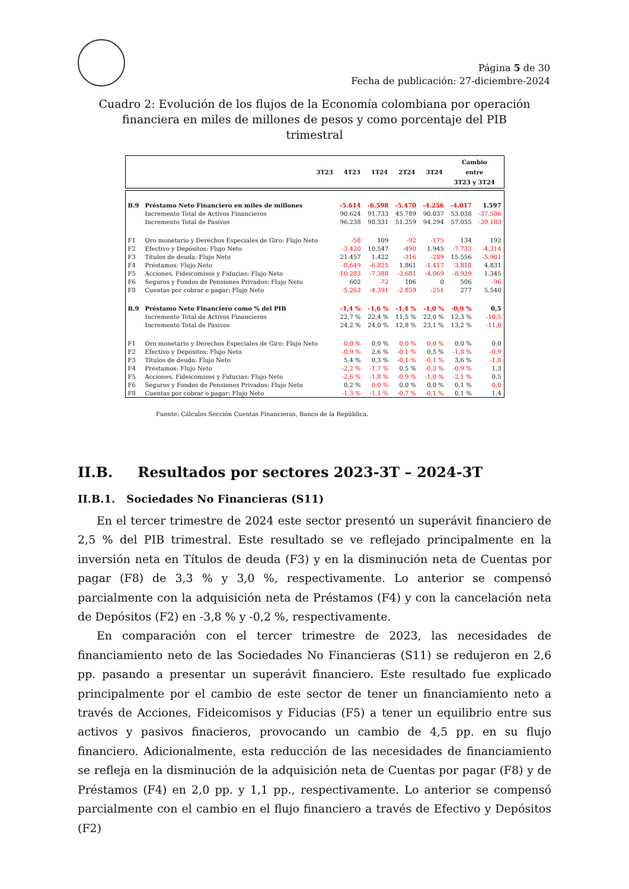Página 5 de 30
Fecha de publicación: 27-diciembre-2024
Cuadro 2: Evolución de los flujos de la Economía colombiana por operación financiera en miles de millones de pesos y como porcentaje del PIB trimestral
| | 3T23 | 4T23 | 1T24 | 2T24 | 3T24 | Cambio entre 3T23 y 3T24 |
| --- | --- | --- | --- | --- | --- | --- |
| B.9 | Préstamo Neto Financiero en miles de millones | -5.614 | -6.598 | -5.470 | -4.256 | -4.017 | 1.597 |
| | Incremento Total de Activos Financieros | 90.624 | 91.733 | 45.789 | 90.037 | 53.038 | -37.586 |
| | Incremento Total de Pasivos | 96.238 | 98.331 | 51.259 | 94.294 | 57.055 | -39.183 |
| F1 | Oro monetario y Derechos Especiales de Giro: Flujo Neto | -58 | 109 | -92 | -175 | 134 | 192 |
| F2 | Efectivo y Depósitos: Flujo Neto | -3.420 | 10.547 | -490 | 1.945 | -7.733 | -4.314 |
| F3 | Títulos de deuda: Flujo Neto | 21.457 | 1.422 | -316 | -289 | 15.556 | -5.901 |
| F4 | Préstamos: Flujo Neto | -8.649 | -6.825 | 1.861 | -1.417 | -3.818 | 4.831 |
| F5 | Acciones, Fideicomisos y Fiducias: Flujo Neto | -10.283 | -7.388 | -3.681 | -4.069 | -8.939 | 1.345 |
| F6 | Seguros y Fondos de Pensiones Privados: Flujo Neto | 602 | -72 | 106 | 0 | 506 | -96 |
| F8 | Cuentas por cobrar o pagar: Flujo Neto | -5.263 | -4.391 | -2.859 | -251 | 277 | 5.540 |
| B.9 | Préstamo Neto Financiero como % del PIB | -1,4 % | -1,6 % | -1,4 % | -1,0 % | -0,9 % | 0,5 |
| | Incremento Total de Activos Financieros | 22,7 % | 22,4 % | 11,5 % | 22,0 % | 12,3 % | -10,5 |
| | Incremento Total de Pasivos | 24,2 % | 24,0 % | 12,8 % | 23,1 % | 13,2 % | -11,0 |
| F1 | Oro monetario y Derechos Especiales de Giro: Flujo Neto | 0,0 % | 0,0 % | 0,0 % | 0,0 % | 0,0 % | 0,0 |
| F2 | Efectivo y Depósitos: Flujo Neto | -0,9 % | 2,6 % | -0,1 % | 0,5 % | -1,8 % | -0,9 |
| F3 | Títulos de deuda: Flujo Neto | 5,4 % | 0,3 % | -0,1 % | -0,1 % | 3,6 % | -1,8 |
| F4 | Préstamos: Flujo Neto | -2,2 % | -1,7 % | 0,5 % | -0,3 % | -0,9 % | 1,3 |
| F5 | Acciones, Fideicomisos y Fiducias: Flujo Neto | -2,6 % | -1,8 % | -0,9 % | -1,0 % | -2,1 % | 0,5 |
| F6 | Seguros y Fondos de Pensiones Privados: Flujo Neto | 0,2 % | 0,0 % | 0,0 % | 0,0 % | 0,1 % | 0,0 |
| F8 | Cuentas por cobrar o pagar: Flujo Neto | -1,3 % | -1,1 % | -0,7 % | -0,1 % | 0,1 % | 1,4 |
Fuente: Cálculos Sección Cuentas Financieras, Banco de la República.
II.B. Resultados por sectores 2023-3T – 2024-3T
II.B.1. Sociedades No Financieras (S11)
En el tercer trimestre de 2024 este sector presentó un superávit financiero de 2,5 % del PIB trimestral. Este resultado se ve reflejado principalmente en la inversión neta en Títulos de deuda (F3) y en la disminución neta de Cuentas por pagar (F8) de 3,3 % y 3,0 %, respectivamente. Lo anterior se compensó parcialmente con la adquisición neta de Préstamos (F4) y con la cancelación neta de Depósitos (F2) en -3,8 % y -0,2 %, respectivamente.
En comparación con el tercer trimestre de 2023, las necesidades de financiamiento neto de las Sociedades No Financieras (S11) se redujeron en 2,6 pp. pasando a presentar un superávit financiero. Este resultado fue explicado principalmente por el cambio de este sector de tener un financiamiento neto a través de Acciones, Fideicomisos y Fiducias (F5) a tener un equilibrio entre sus activos y pasivos finacieros, provocando un cambio de 4,5 pp. en su flujo financiero. Adicionalmente, esta reducción de las necesidades de financiamiento se refleja en la disminución de la adquisición neta de Cuentas por pagar (F8) y de Préstamos (F4) en 2,0 pp. y 1,1 pp., respectivamente. Lo anterior se compensó parcialmente con el cambio en el flujo financiero a través de Efectivo y Depósitos (F2)